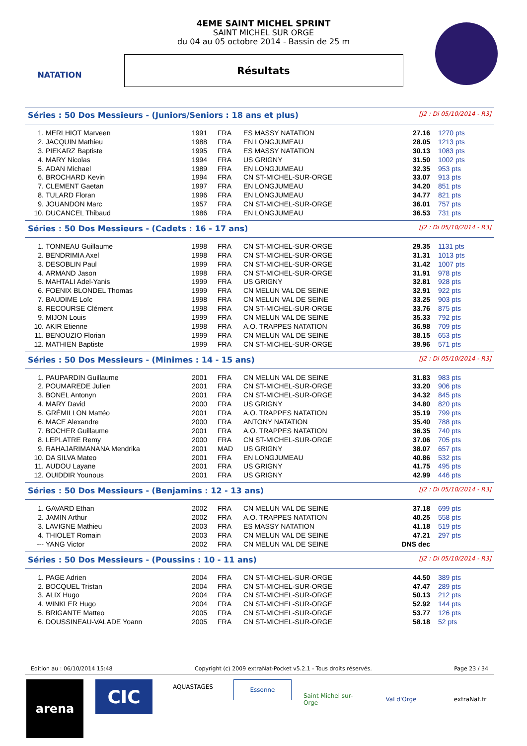NATATION
4EME SAINT MICHEL SPRINT
SAINT MICHEL SUR ORGE
du 04 au 05 octobre 2014 - Bassin de 25 m
Résultats
Séries : 50 Dos Messieurs - (Juniors/Seniors : 18 ans et plus) [J2 : Di 05/10/2014 - R3]
| 1. | MERLHIOT Marveen | 1991 | FRA | ES MASSY NATATION | 27.16 | 1270 pts |
| 2. | JACQUIN Mathieu | 1988 | FRA | EN LONGJUMEAU | 28.05 | 1213 pts |
| 3. | PIEKARZ Baptiste | 1995 | FRA | ES MASSY NATATION | 30.13 | 1083 pts |
| 4. | MARY Nicolas | 1994 | FRA | US GRIGNY | 31.50 | 1002 pts |
| 5. | ADAN Michael | 1989 | FRA | EN LONGJUMEAU | 32.35 | 953 pts |
| 6. | BROCHARD Kevin | 1994 | FRA | CN ST-MICHEL-SUR-ORGE | 33.07 | 913 pts |
| 7. | CLEMENT Gaetan | 1997 | FRA | EN LONGJUMEAU | 34.20 | 851 pts |
| 8. | TULARD Floran | 1996 | FRA | EN LONGJUMEAU | 34.77 | 821 pts |
| 9. | JOUANDON Marc | 1957 | FRA | CN ST-MICHEL-SUR-ORGE | 36.01 | 757 pts |
| 10. | DUCANCEL Thibaud | 1986 | FRA | EN LONGJUMEAU | 36.53 | 731 pts |
Séries : 50 Dos Messieurs - (Cadets : 16 - 17 ans) [J2 : Di 05/10/2014 - R3]
| 1. | TONNEAU Guillaume | 1998 | FRA | CN ST-MICHEL-SUR-ORGE | 29.35 | 1131 pts |
| 2. | BENDRIMIA Axel | 1998 | FRA | CN ST-MICHEL-SUR-ORGE | 31.31 | 1013 pts |
| 3. | DESOBLIN Paul | 1999 | FRA | CN ST-MICHEL-SUR-ORGE | 31.42 | 1007 pts |
| 4. | ARMAND Jason | 1998 | FRA | CN ST-MICHEL-SUR-ORGE | 31.91 | 978 pts |
| 5. | MAHTALI Adel-Yanis | 1999 | FRA | US GRIGNY | 32.81 | 928 pts |
| 6. | FOENIX BLONDEL Thomas | 1999 | FRA | CN MELUN VAL DE SEINE | 32.91 | 922 pts |
| 7. | BAUDIME Loïc | 1998 | FRA | CN MELUN VAL DE SEINE | 33.25 | 903 pts |
| 8. | RECOURSE Clément | 1998 | FRA | CN ST-MICHEL-SUR-ORGE | 33.76 | 875 pts |
| 9. | MIJON Louis | 1999 | FRA | CN MELUN VAL DE SEINE | 35.33 | 792 pts |
| 10. | AKIR Etienne | 1998 | FRA | A.O. TRAPPES NATATION | 36.98 | 709 pts |
| 11. | BENOUZIO Florian | 1999 | FRA | CN MELUN VAL DE SEINE | 38.15 | 653 pts |
| 12. | MATHIEN Baptiste | 1999 | FRA | CN ST-MICHEL-SUR-ORGE | 39.96 | 571 pts |
Séries : 50 Dos Messieurs - (Minimes : 14 - 15 ans) [J2 : Di 05/10/2014 - R3]
| 1. | PAUPARDIN Guillaume | 2001 | FRA | CN MELUN VAL DE SEINE | 31.83 | 983 pts |
| 2. | POUMAREDE Julien | 2001 | FRA | CN ST-MICHEL-SUR-ORGE | 33.20 | 906 pts |
| 3. | BONEL Antonyn | 2001 | FRA | CN ST-MICHEL-SUR-ORGE | 34.32 | 845 pts |
| 4. | MARY David | 2000 | FRA | US GRIGNY | 34.80 | 820 pts |
| 5. | GRÉMILLON Mattéo | 2001 | FRA | A.O. TRAPPES NATATION | 35.19 | 799 pts |
| 6. | MACE Alexandre | 2000 | FRA | ANTONY NATATION | 35.40 | 788 pts |
| 7. | BOCHER Guillaume | 2001 | FRA | A.O. TRAPPES NATATION | 36.35 | 740 pts |
| 8. | LEPLATRE Remy | 2000 | FRA | CN ST-MICHEL-SUR-ORGE | 37.06 | 705 pts |
| 9. | RAHAJARIMANANA Mendrika | 2001 | MAD | US GRIGNY | 38.07 | 657 pts |
| 10. | DA SILVA Mateo | 2001 | FRA | EN LONGJUMEAU | 40.86 | 532 pts |
| 11. | AUDOU Layane | 2001 | FRA | US GRIGNY | 41.75 | 495 pts |
| 12. | OUIDDIR Younous | 2001 | FRA | US GRIGNY | 42.99 | 446 pts |
Séries : 50 Dos Messieurs - (Benjamins : 12 - 13 ans) [J2 : Di 05/10/2014 - R3]
| 1. | GAVARD Ethan | 2002 | FRA | CN MELUN VAL DE SEINE | 37.18 | 699 pts |
| 2. | JAMIN Arthur | 2002 | FRA | A.O. TRAPPES NATATION | 40.25 | 558 pts |
| 3. | LAVIGNE Mathieu | 2003 | FRA | ES MASSY NATATION | 41.18 | 519 pts |
| 4. | THIOLET Romain | 2003 | FRA | CN MELUN VAL DE SEINE | 47.21 | 297 pts |
| --- | YANG Victor | 2002 | FRA | CN MELUN VAL DE SEINE | DNS dec | |
Séries : 50 Dos Messieurs - (Poussins : 10 - 11 ans) [J2 : Di 05/10/2014 - R3]
| 1. | PAGE Adrien | 2004 | FRA | CN ST-MICHEL-SUR-ORGE | 44.50 | 389 pts |
| 2. | BOCQUEL Tristan | 2004 | FRA | CN ST-MICHEL-SUR-ORGE | 47.47 | 289 pts |
| 3. | ALIX Hugo | 2004 | FRA | CN ST-MICHEL-SUR-ORGE | 50.13 | 212 pts |
| 4. | WINKLER Hugo | 2004 | FRA | CN ST-MICHEL-SUR-ORGE | 52.92 | 144 pts |
| 5. | BRIGANTE Matteo | 2005 | FRA | CN ST-MICHEL-SUR-ORGE | 53.77 | 126 pts |
| 6. | DOUSSINEAU-VALADE Yoann | 2005 | FRA | CN ST-MICHEL-SUR-ORGE | 58.18 | 52 pts |
Edition au : 06/10/2014 15:48 Copyright (c) 2009 extraNat-Pocket v5.2.1 - Tous droits réservés. Page 23 / 34
arena
CIC
AQUASTAGES
Essonne
Saint Michel sur-Orge
Val d'Orge extraNat.fr